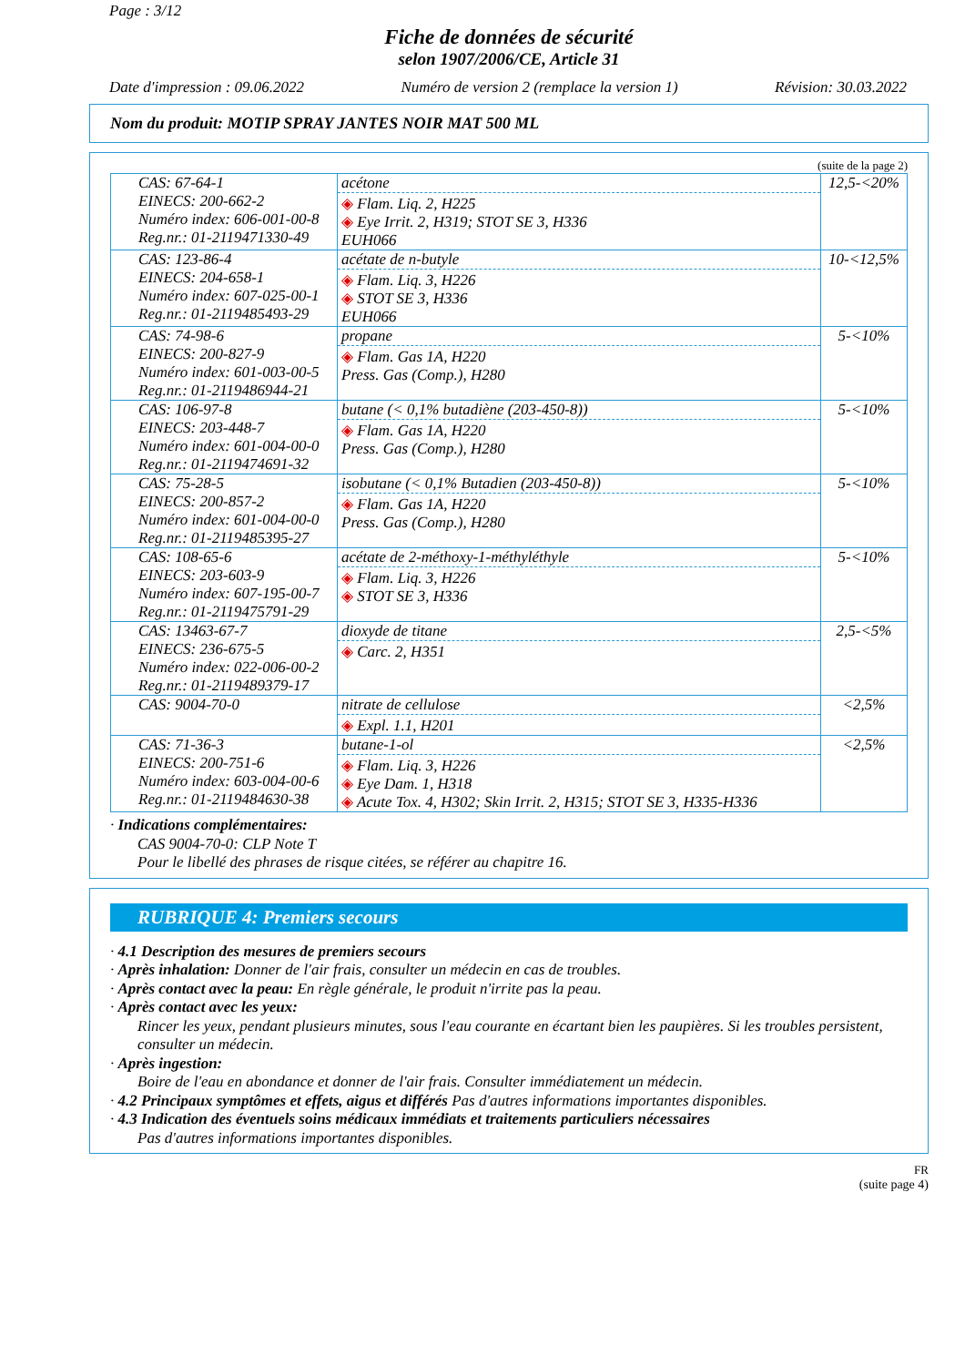Page : 3/12
Fiche de données de sécurité
selon 1907/2006/CE, Article 31
Date d'impression : 09.06.2022 Numéro de version 2 (remplace la version 1) Révision: 30.03.2022
Nom du produit: MOTIP SPRAY JANTES NOIR MAT 500 ML
(suite de la page 2)
| CAS: 67-64-1 EINECS: 200-662-2 Numéro index: 606-001-00-8 Reg.nr.: 01-2119471330-49 | acétone ◈ Flam. Liq. 2, H225 ◈ Eye Irrit. 2, H319; STOT SE 3, H336 EUH066 | 12,5-<20% |
| CAS: 123-86-4 EINECS: 204-658-1 Numéro index: 607-025-00-1 Reg.nr.: 01-2119485493-29 | acétate de n-butyle ◈ Flam. Liq. 3, H226 ◈ STOT SE 3, H336 EUH066 | 10-<12,5% |
| CAS: 74-98-6 EINECS: 200-827-9 Numéro index: 601-003-00-5 Reg.nr.: 01-2119486944-21 | propane ◈ Flam. Gas 1A, H220 Press. Gas (Comp.), H280 | 5-<10% |
| CAS: 106-97-8 EINECS: 203-448-7 Numéro index: 601-004-00-0 Reg.nr.: 01-2119474691-32 | butane (< 0,1% butadiène (203-450-8)) ◈ Flam. Gas 1A, H220 Press. Gas (Comp.), H280 | 5-<10% |
| CAS: 75-28-5 EINECS: 200-857-2 Numéro index: 601-004-00-0 Reg.nr.: 01-2119485395-27 | isobutane (< 0,1% Butadien (203-450-8)) ◈ Flam. Gas 1A, H220 Press. Gas (Comp.), H280 | 5-<10% |
| CAS: 108-65-6 EINECS: 203-603-9 Numéro index: 607-195-00-7 Reg.nr.: 01-2119475791-29 | acétate de 2-méthoxy-1-méthyléthyle ◈ Flam. Liq. 3, H226 ◈ STOT SE 3, H336 | 5-<10% |
| CAS: 13463-67-7 EINECS: 236-675-5 Numéro index: 022-006-00-2 Reg.nr.: 01-2119489379-17 | dioxyde de titane ◈ Carc. 2, H351 | 2,5-<5% |
| CAS: 9004-70-0 | nitrate de cellulose ◈ Expl. 1.1, H201 | <2,5% |
| CAS: 71-36-3 EINECS: 200-751-6 Numéro index: 603-004-00-6 Reg.nr.: 01-2119484630-38 | butane-1-ol ◈ Flam. Liq. 3, H226 ◈ Eye Dam. 1, H318 ◈ Acute Tox. 4, H302; Skin Irrit. 2, H315; STOT SE 3, H335-H336 | <2,5% |
· Indications complémentaires:
CAS 9004-70-0: CLP Note T
Pour le libellé des phrases de risque citées, se référer au chapitre 16.
RUBRIQUE 4: Premiers secours
· 4.1 Description des mesures de premiers secours
· Après inhalation: Donner de l'air frais, consulter un médecin en cas de troubles.
· Après contact avec la peau: En règle générale, le produit n'irrite pas la peau.
· Après contact avec les yeux:
Rincer les yeux, pendant plusieurs minutes, sous l'eau courante en écartant bien les paupières. Si les troubles persistent, consulter un médecin.
· Après ingestion:
Boire de l'eau en abondance et donner de l'air frais. Consulter immédiatement un médecin.
· 4.2 Principaux symptômes et effets, aigus et différés Pas d'autres informations importantes disponibles.
· 4.3 Indication des éventuels soins médicaux immédiats et traitements particuliers nécessaires
Pas d'autres informations importantes disponibles.
FR
(suite page 4)